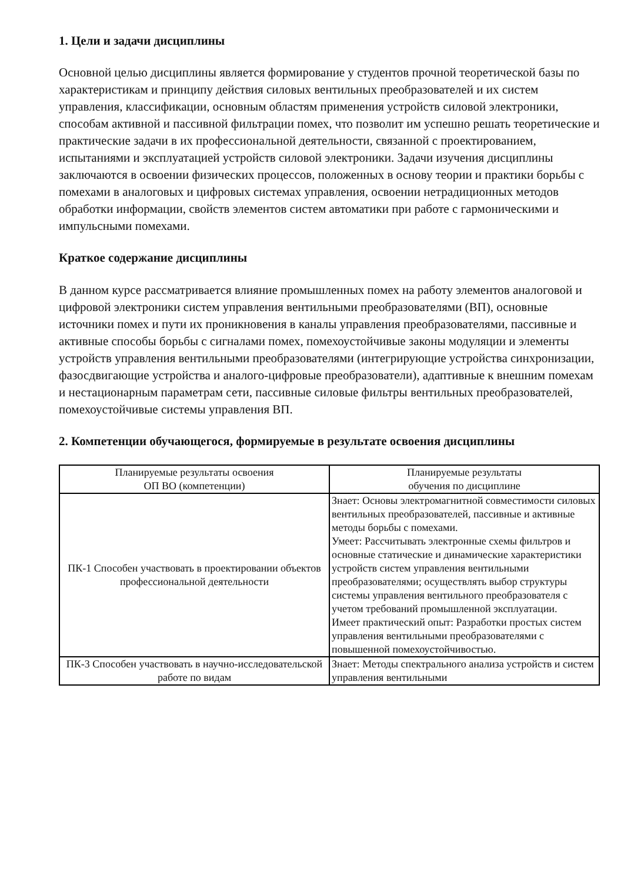1. Цели и задачи дисциплины
Основной целью дисциплины является формирование у студентов прочной теоретической базы по характеристикам и принципу действия силовых вентильных преобразователей и их систем управления, классификации, основным областям применения устройств силовой электроники, способам активной и пассивной фильтрации помех, что позволит им успешно решать теоретические и практические задачи в их профессиональной деятельности, связанной с проектированием, испытаниями и эксплуатацией устройств силовой электроники. Задачи изучения дисциплины заключаются в освоении физических процессов, положенных в основу теории и практики борьбы с помехами в аналоговых и цифровых системах управления, освоении нетрадиционных методов обработки информации, свойств элементов систем автоматики при работе с гармоническими и импульсными помехами.
Краткое содержание дисциплины
В данном курсе рассматривается влияние промышленных помех на работу элементов аналоговой и цифровой электроники систем управления вентильными преобразователями (ВП), основные источники помех и пути их проникновения в каналы управления преобразователями, пассивные и активные способы борьбы с сигналами помех, помехоустойчивые законы модуляции и элементы устройств управления вентильными преобразователями (интегрирующие устройства синхронизации, фазосдвигающие устройства и аналого-цифровые преобразователи), адаптивные к внешним помехам и нестационарным параметрам сети, пассивные силовые фильтры вентильных преобразователей, помехоустойчивые системы управления ВП.
2. Компетенции обучающегося, формируемые в результате освоения дисциплины
| Планируемые результаты освоения ОП ВО (компетенции) | Планируемые результаты обучения по дисциплине |
| ПК-1 Способен участвовать в проектировании объектов профессиональной деятельности | Знает: Основы электромагнитной совместимости силовых вентильных преобразователей, пассивные и активные методы борьбы с помехами. Умеет: Рассчитывать электронные схемы фильтров и основные статические и динамические характеристики устройств систем управления вентильными преобразователями; осуществлять выбор структуры системы управления вентильного преобразователя с учетом требований промышленной эксплуатации. Имеет практический опыт: Разработки простых систем управления вентильными преобразователями с повышенной помехоустойчивостью. |
| ПК-3 Способен участвовать в научно-исследовательской работе по видам | Знает: Методы спектрального анализа устройств и систем управления вентильными |